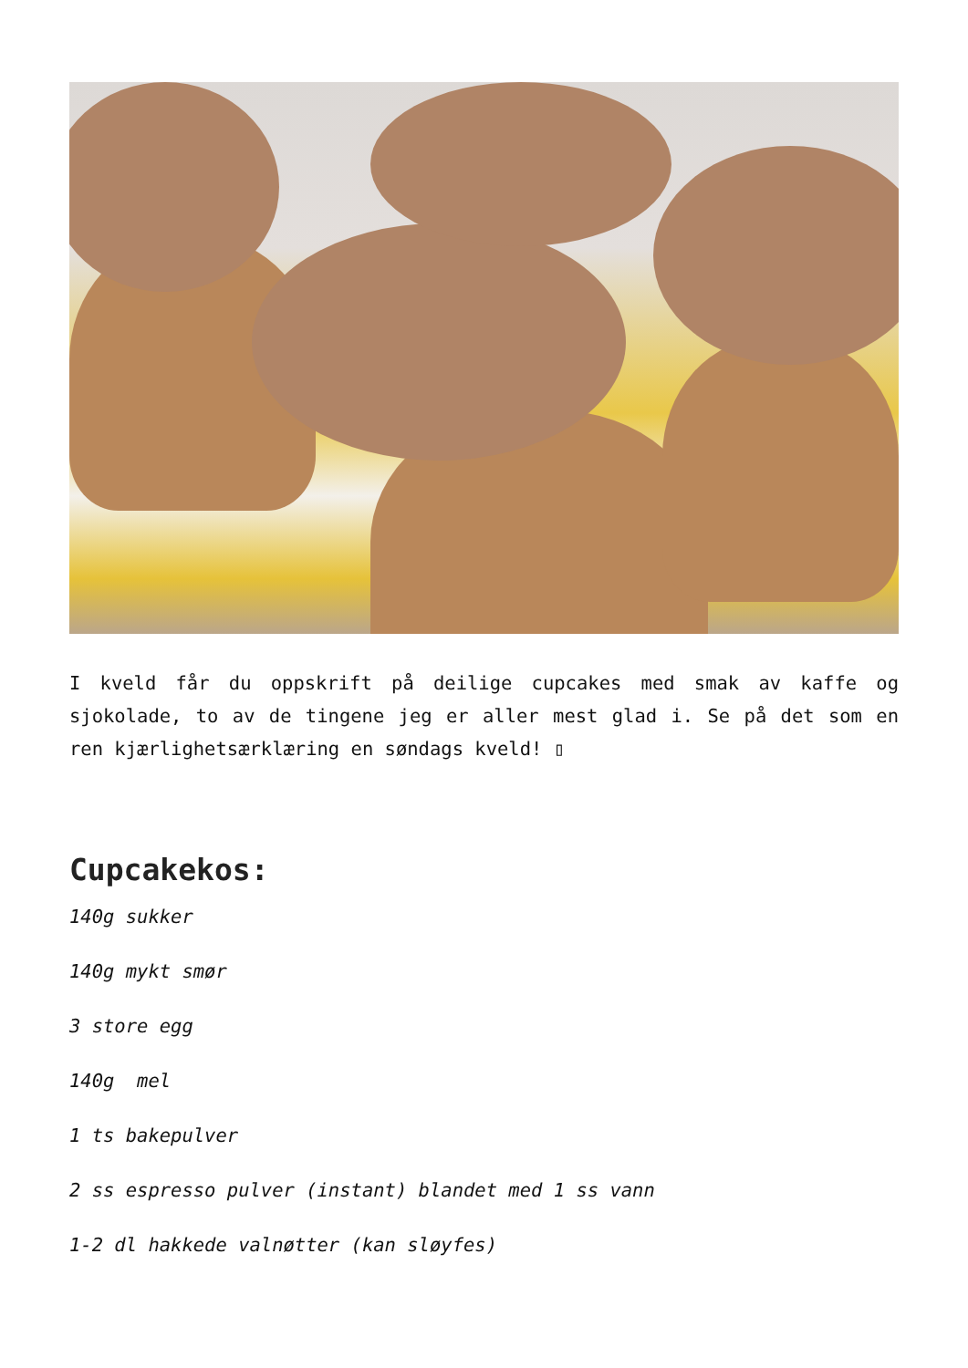I kveld får du oppskrift på deilige cupcakes med smak av kaffe og sjokolade, to av de tingene jeg er aller mest glad i. Se på det som en ren kjærlighetsærklæring en søndags kveld! ▯
Cupcakekos:
140g sukker
140g mykt smør
3 store egg
140g mel
1 ts bakepulver
2 ss espresso pulver (instant) blandet med 1 ss vann
1-2 dl hakkede valnøtter (kan sløyfes)